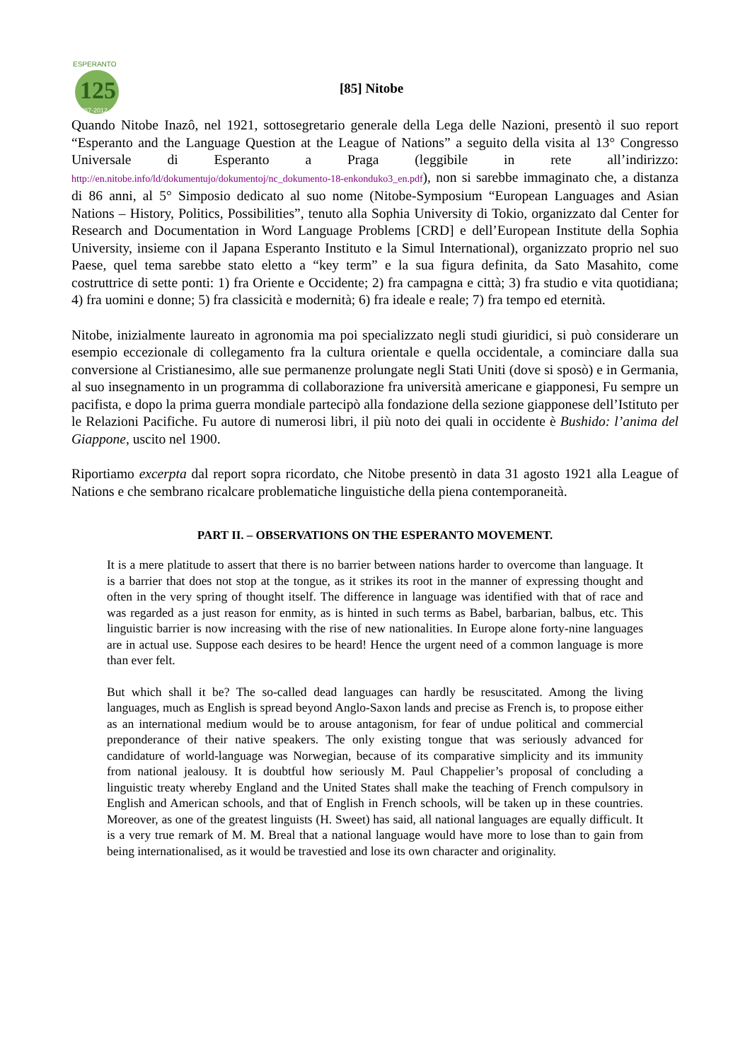ESPERANTO
125
1887-2012
[85] Nitobe
Quando Nitobe Inazô, nel 1921, sottosegretario generale della Lega delle Nazioni, presentò il suo report “Esperanto and the Language Question at the League of Nations” a seguito della visita al 13° Congresso Universale di Esperanto a Praga (leggibile in rete all’indirizzo: http://en.nitobe.info/ld/dokumentujo/dokumentoj/nc_dokumento-18-enkonduko3_en.pdf), non si sarebbe immaginato che, a distanza di 86 anni, al 5° Simposio dedicato al suo nome (Nitobe-Symposium “European Languages and Asian Nations – History, Politics, Possibilities”, tenuto alla Sophia University di Tokio, organizzato dal Center for Research and Documentation in Word Language Problems [CRD] e dell’European Institute della Sophia University, insieme con il Japana Esperanto Instituto e la Simul International), organizzato proprio nel suo Paese, quel tema sarebbe stato eletto a “key term” e la sua figura definita, da Sato Masahito, come costruttrice di sette ponti: 1) fra Oriente e Occidente; 2) fra campagna e città; 3) fra studio e vita quotidiana; 4) fra uomini e donne; 5) fra classicità e modernità; 6) fra ideale e reale; 7) fra tempo ed eternità.
Nitobe, inizialmente laureato in agronomia ma poi specializzato negli studi giuridici, si può considerare un esempio eccezionale di collegamento fra la cultura orientale e quella occidentale, a cominciare dalla sua conversione al Cristianesimo, alle sue permanenze prolungate negli Stati Uniti (dove si sposò) e in Germania, al suo insegnamento in un programma di collaborazione fra università americane e giapponesi, Fu sempre un pacifista, e dopo la prima guerra mondiale partecipò alla fondazione della sezione giapponese dell’Istituto per le Relazioni Pacifiche. Fu autore di numerosi libri, il più noto dei quali in occidente è Bushido: l’anima del Giappone, uscito nel 1900.
Riportiamo excerpta dal report sopra ricordato, che Nitobe presentò in data 31 agosto 1921 alla League of Nations e che sembrano ricalcare problematiche linguistiche della piena contemporaneità.
PART II. – OBSERVATIONS ON THE ESPERANTO MOVEMENT.
It is a mere platitude to assert that there is no barrier between nations harder to overcome than language. It is a barrier that does not stop at the tongue, as it strikes its root in the manner of expressing thought and often in the very spring of thought itself. The difference in language was identified with that of race and was regarded as a just reason for enmity, as is hinted in such terms as Babel, barbarian, balbus, etc. This linguistic barrier is now increasing with the rise of new nationalities. In Europe alone forty-nine languages are in actual use. Suppose each desires to be heard! Hence the urgent need of a common language is more than ever felt.
But which shall it be? The so-called dead languages can hardly be resuscitated. Among the living languages, much as English is spread beyond Anglo-Saxon lands and precise as French is, to propose either as an international medium would be to arouse antagonism, for fear of undue political and commercial preponderance of their native speakers. The only existing tongue that was seriously advanced for candidature of world-language was Norwegian, because of its comparative simplicity and its immunity from national jealousy. It is doubtful how seriously M. Paul Chappelier’s proposal of concluding a linguistic treaty whereby England and the United States shall make the teaching of French compulsory in English and American schools, and that of English in French schools, will be taken up in these countries. Moreover, as one of the greatest linguists (H. Sweet) has said, all national languages are equally difficult. It is a very true remark of M. M. Breal that a national language would have more to lose than to gain from being internationalised, as it would be travestied and lose its own character and originality.